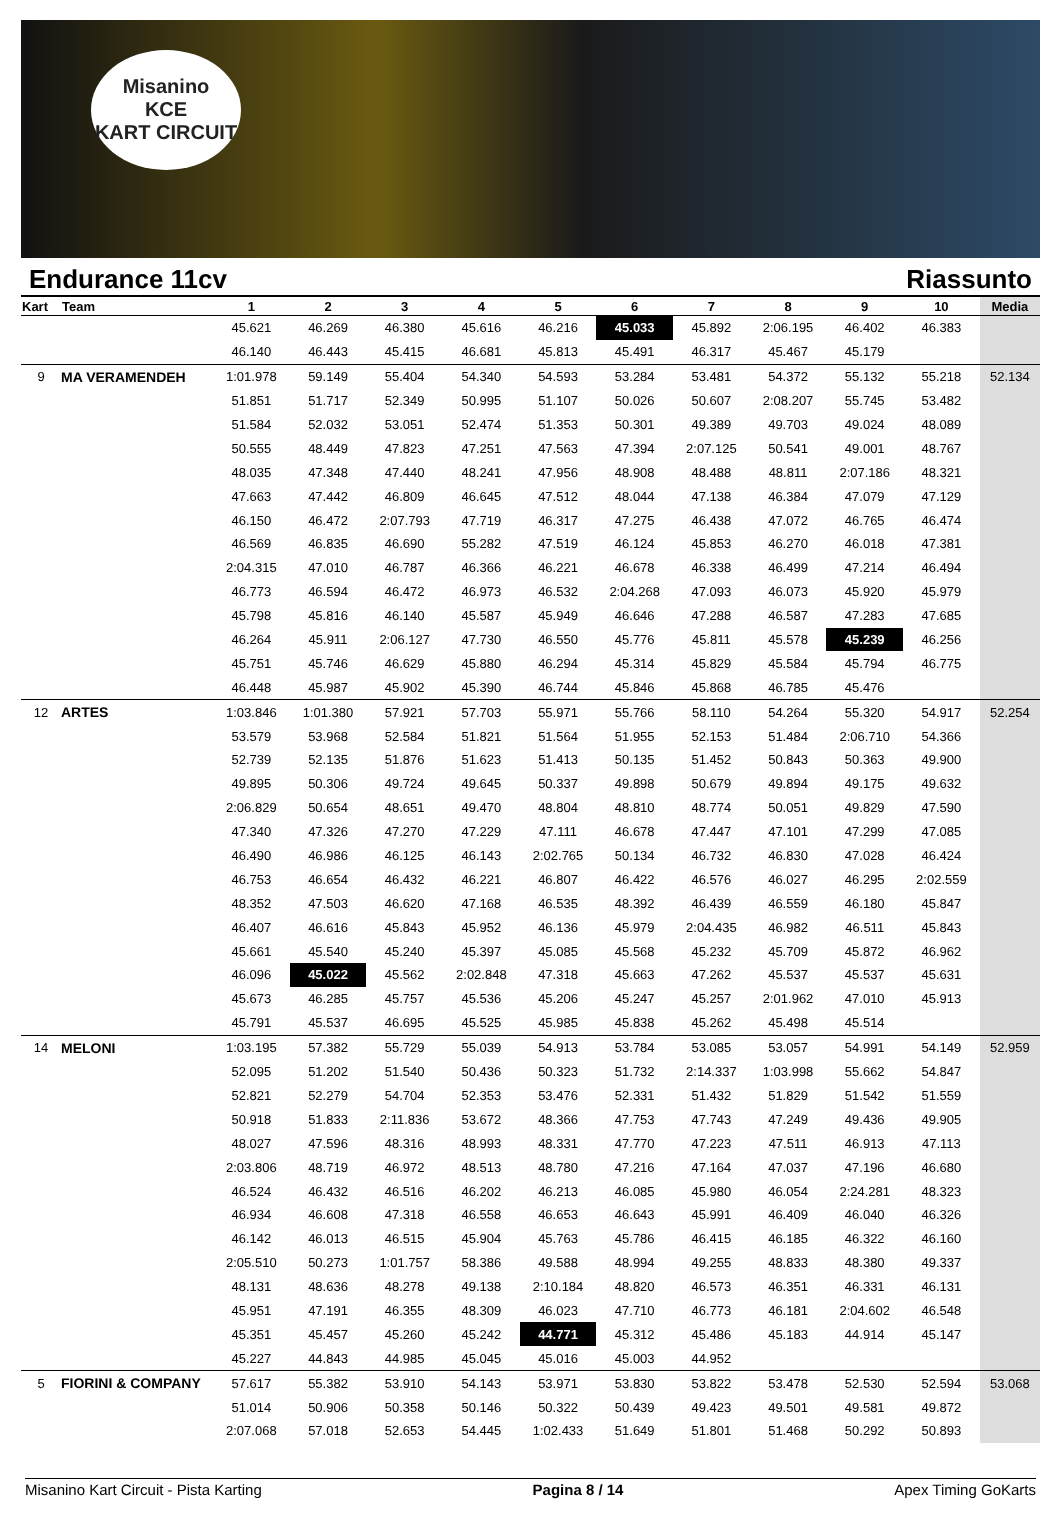Misanino
KCE
KART CIRCUIT
Endurance 11cv Riassunto
| Kart | Team | 1 | 2 | 3 | 4 | 5 | 6 | 7 | 8 | 9 | 10 | Media |
| --- | --- | --- | --- | --- | --- | --- | --- | --- | --- | --- | --- | --- |
| | | 45.621 | 46.269 | 46.380 | 45.616 | 46.216 | 45.033 | 45.892 | 2:06.195 | 46.402 | 46.383 | |
| | | 46.140 | 46.443 | 45.415 | 46.681 | 45.813 | 45.491 | 46.317 | 45.467 | 45.179 | | |
| 9 | MA VERAMENDEH | 1:01.978 | 59.149 | 55.404 | 54.340 | 54.593 | 53.284 | 53.481 | 54.372 | 55.132 | 55.218 | 52.134 |
| | | 51.851 | 51.717 | 52.349 | 50.995 | 51.107 | 50.026 | 50.607 | 2:08.207 | 55.745 | 53.482 | |
| | | 51.584 | 52.032 | 53.051 | 52.474 | 51.353 | 50.301 | 49.389 | 49.703 | 49.024 | 48.089 | |
| | | 50.555 | 48.449 | 47.823 | 47.251 | 47.563 | 47.394 | 2:07.125 | 50.541 | 49.001 | 48.767 | |
| | | 48.035 | 47.348 | 47.440 | 48.241 | 47.956 | 48.908 | 48.488 | 48.811 | 2:07.186 | 48.321 | |
| | | 47.663 | 47.442 | 46.809 | 46.645 | 47.512 | 48.044 | 47.138 | 46.384 | 47.079 | 47.129 | |
| | | 46.150 | 46.472 | 2:07.793 | 47.719 | 46.317 | 47.275 | 46.438 | 47.072 | 46.765 | 46.474 | |
| | | 46.569 | 46.835 | 46.690 | 55.282 | 47.519 | 46.124 | 45.853 | 46.270 | 46.018 | 47.381 | |
| | | 2:04.315 | 47.010 | 46.787 | 46.366 | 46.221 | 46.678 | 46.338 | 46.499 | 47.214 | 46.494 | |
| | | 46.773 | 46.594 | 46.472 | 46.973 | 46.532 | 2:04.268 | 47.093 | 46.073 | 45.920 | 45.979 | |
| | | 45.798 | 45.816 | 46.140 | 45.587 | 45.949 | 46.646 | 47.288 | 46.587 | 47.283 | 47.685 | |
| | | 46.264 | 45.911 | 2:06.127 | 47.730 | 46.550 | 45.776 | 45.811 | 45.578 | 45.239 | 46.256 | |
| | | 45.751 | 45.746 | 46.629 | 45.880 | 46.294 | 45.314 | 45.829 | 45.584 | 45.794 | 46.775 | |
| | | 46.448 | 45.987 | 45.902 | 45.390 | 46.744 | 45.846 | 45.868 | 46.785 | 45.476 | | |
| 12 | ARTES | 1:03.846 | 1:01.380 | 57.921 | 57.703 | 55.971 | 55.766 | 58.110 | 54.264 | 55.320 | 54.917 | 52.254 |
| | | 53.579 | 53.968 | 52.584 | 51.821 | 51.564 | 51.955 | 52.153 | 51.484 | 2:06.710 | 54.366 | |
| | | 52.739 | 52.135 | 51.876 | 51.623 | 51.413 | 50.135 | 51.452 | 50.843 | 50.363 | 49.900 | |
| | | 49.895 | 50.306 | 49.724 | 49.645 | 50.337 | 49.898 | 50.679 | 49.894 | 49.175 | 49.632 | |
| | | 2:06.829 | 50.654 | 48.651 | 49.470 | 48.804 | 48.810 | 48.774 | 50.051 | 49.829 | 47.590 | |
| | | 47.340 | 47.326 | 47.270 | 47.229 | 47.111 | 46.678 | 47.447 | 47.101 | 47.299 | 47.085 | |
| | | 46.490 | 46.986 | 46.125 | 46.143 | 2:02.765 | 50.134 | 46.732 | 46.830 | 47.028 | 46.424 | |
| | | 46.753 | 46.654 | 46.432 | 46.221 | 46.807 | 46.422 | 46.576 | 46.027 | 46.295 | 2:02.559 | |
| | | 48.352 | 47.503 | 46.620 | 47.168 | 46.535 | 48.392 | 46.439 | 46.559 | 46.180 | 45.847 | |
| | | 46.407 | 46.616 | 45.843 | 45.952 | 46.136 | 45.979 | 2:04.435 | 46.982 | 46.511 | 45.843 | |
| | | 45.661 | 45.540 | 45.240 | 45.397 | 45.085 | 45.568 | 45.232 | 45.709 | 45.872 | 46.962 | |
| | | 46.096 | 45.022 | 45.562 | 2:02.848 | 47.318 | 45.663 | 47.262 | 45.537 | 45.537 | 45.631 | |
| | | 45.673 | 46.285 | 45.757 | 45.536 | 45.206 | 45.247 | 45.257 | 2:01.962 | 47.010 | 45.913 | |
| | | 45.791 | 45.537 | 46.695 | 45.525 | 45.985 | 45.838 | 45.262 | 45.498 | 45.514 | | |
| 14 | MELONI | 1:03.195 | 57.382 | 55.729 | 55.039 | 54.913 | 53.784 | 53.085 | 53.057 | 54.991 | 54.149 | 52.959 |
| | | 52.095 | 51.202 | 51.540 | 50.436 | 50.323 | 51.732 | 2:14.337 | 1:03.998 | 55.662 | 54.847 | |
| | | 52.821 | 52.279 | 54.704 | 52.353 | 53.476 | 52.331 | 51.432 | 51.829 | 51.542 | 51.559 | |
| | | 50.918 | 51.833 | 2:11.836 | 53.672 | 48.366 | 47.753 | 47.743 | 47.249 | 49.436 | 49.905 | |
| | | 48.027 | 47.596 | 48.316 | 48.993 | 48.331 | 47.770 | 47.223 | 47.511 | 46.913 | 47.113 | |
| | | 2:03.806 | 48.719 | 46.972 | 48.513 | 48.780 | 47.216 | 47.164 | 47.037 | 47.196 | 46.680 | |
| | | 46.524 | 46.432 | 46.516 | 46.202 | 46.213 | 46.085 | 45.980 | 46.054 | 2:24.281 | 48.323 | |
| | | 46.934 | 46.608 | 47.318 | 46.558 | 46.653 | 46.643 | 45.991 | 46.409 | 46.040 | 46.326 | |
| | | 46.142 | 46.013 | 46.515 | 45.904 | 45.763 | 45.786 | 46.415 | 46.185 | 46.322 | 46.160 | |
| | | 2:05.510 | 50.273 | 1:01.757 | 58.386 | 49.588 | 48.994 | 49.255 | 48.833 | 48.380 | 49.337 | |
| | | 48.131 | 48.636 | 48.278 | 49.138 | 2:10.184 | 48.820 | 46.573 | 46.351 | 46.331 | 46.131 | |
| | | 45.951 | 47.191 | 46.355 | 48.309 | 46.023 | 47.710 | 46.773 | 46.181 | 2:04.602 | 46.548 | |
| | | 45.351 | 45.457 | 45.260 | 45.242 | 44.771 | 45.312 | 45.486 | 45.183 | 44.914 | 45.147 | |
| | | 45.227 | 44.843 | 44.985 | 45.045 | 45.016 | 45.003 | 44.952 | | | | |
| 5 | FIORINI & COMPANY | 57.617 | 55.382 | 53.910 | 54.143 | 53.971 | 53.830 | 53.822 | 53.478 | 52.530 | 52.594 | 53.068 |
| | | 51.014 | 50.906 | 50.358 | 50.146 | 50.322 | 50.439 | 49.423 | 49.501 | 49.581 | 49.872 | |
| | | 2:07.068 | 57.018 | 52.653 | 54.445 | 1:02.433 | 51.649 | 51.801 | 51.468 | 50.292 | 50.893 | |
Misanino Kart Circuit - Pista Karting Pagina 8 / 14 Apex Timing GoKarts